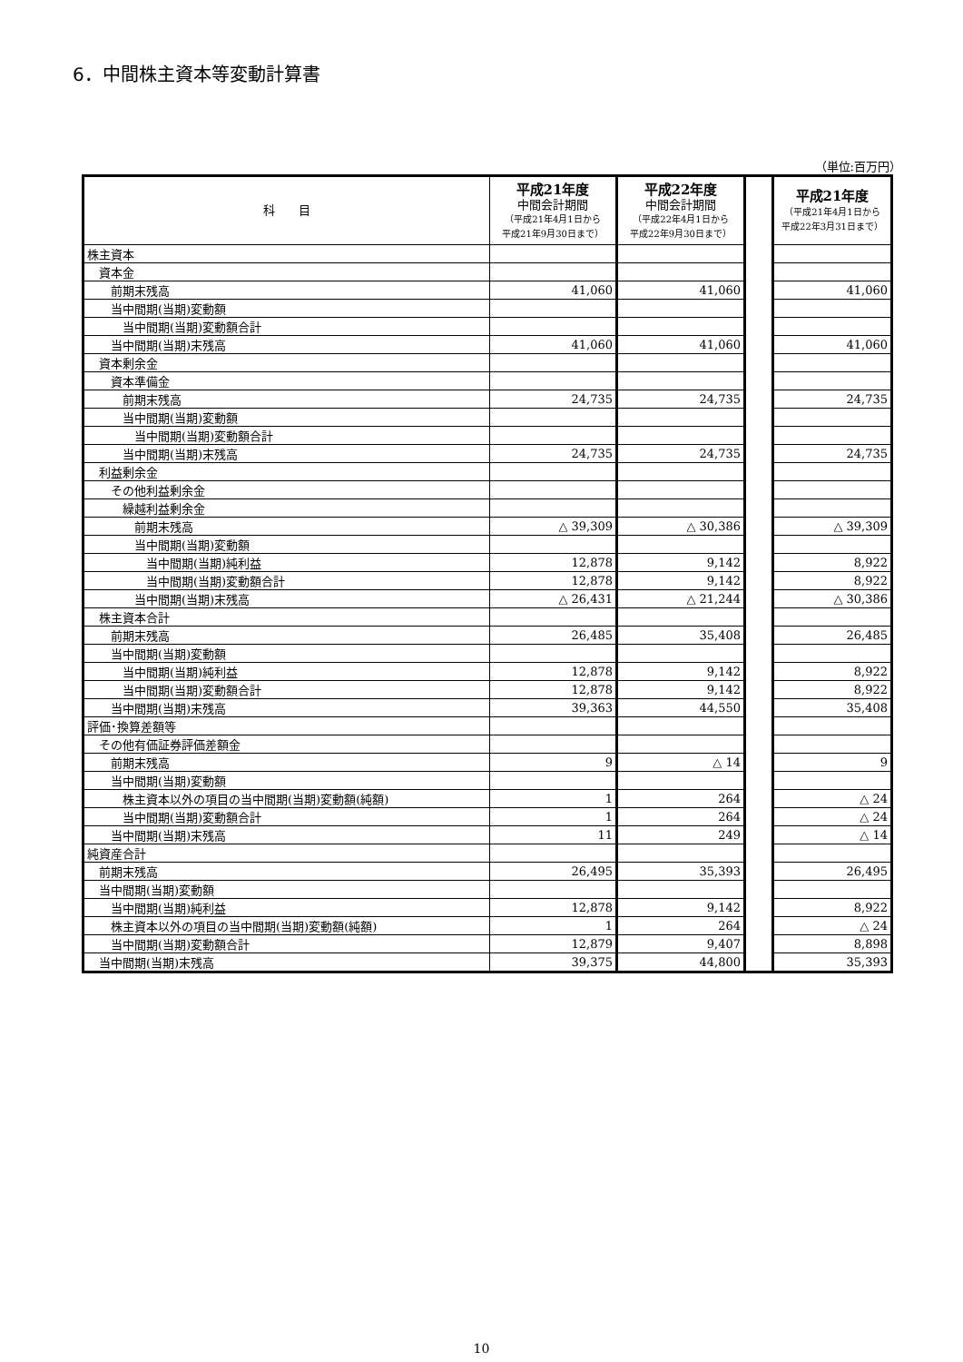6．中間株主資本等変動計算書
（単位:百万円）
| 科 目 | 平成21年度 中間会計期間 （平成21年4月1日から 平成21年9月30日まで） | 平成22年度 中間会計期間 （平成22年4月1日から 平成22年9月30日まで） | | 平成21年度 （平成21年4月1日から 平成22年3月31日まで） |
| 株主資本 | | | | |
| 資本金 | | | | |
| 前期末残高 | 41,060 | 41,060 | | 41,060 |
| 当中間期(当期)変動額 | | | | |
| 当中間期(当期)変動額合計 | | | | |
| 当中間期(当期)末残高 | 41,060 | 41,060 | | 41,060 |
| 資本剰余金 | | | | |
| 資本準備金 | | | | |
| 前期末残高 | 24,735 | 24,735 | | 24,735 |
| 当中間期(当期)変動額 | | | | |
| 当中間期(当期)変動額合計 | | | | |
| 当中間期(当期)末残高 | 24,735 | 24,735 | | 24,735 |
| 利益剰余金 | | | | |
| その他利益剰余金 | | | | |
| 繰越利益剰余金 | | | | |
| 前期末残高 | △ 39,309 | △ 30,386 | | △ 39,309 |
| 当中間期(当期)変動額 | | | | |
| 当中間期(当期)純利益 | 12,878 | 9,142 | | 8,922 |
| 当中間期(当期)変動額合計 | 12,878 | 9,142 | | 8,922 |
| 当中間期(当期)末残高 | △ 26,431 | △ 21,244 | | △ 30,386 |
| 株主資本合計 | | | | |
| 前期末残高 | 26,485 | 35,408 | | 26,485 |
| 当中間期(当期)変動額 | | | | |
| 当中間期(当期)純利益 | 12,878 | 9,142 | | 8,922 |
| 当中間期(当期)変動額合計 | 12,878 | 9,142 | | 8,922 |
| 当中間期(当期)末残高 | 39,363 | 44,550 | | 35,408 |
| 評価･換算差額等 | | | | |
| その他有価証券評価差額金 | | | | |
| 前期末残高 | 9 | △ 14 | | 9 |
| 当中間期(当期)変動額 | | | | |
| 株主資本以外の項目の当中間期(当期)変動額(純額) | 1 | 264 | | △ 24 |
| 当中間期(当期)変動額合計 | 1 | 264 | | △ 24 |
| 当中間期(当期)末残高 | 11 | 249 | | △ 14 |
| 純資産合計 | | | | |
| 前期末残高 | 26,495 | 35,393 | | 26,495 |
| 当中間期(当期)変動額 | | | | |
| 当中間期(当期)純利益 | 12,878 | 9,142 | | 8,922 |
| 株主資本以外の項目の当中間期(当期)変動額(純額) | 1 | 264 | | △ 24 |
| 当中間期(当期)変動額合計 | 12,879 | 9,407 | | 8,898 |
| 当中間期(当期)末残高 | 39,375 | 44,800 | | 35,393 |
10